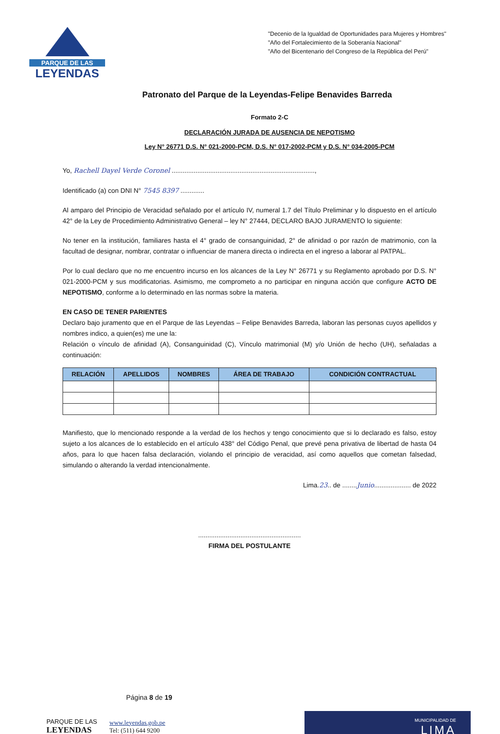PARQUE DE LAS
LEYENDAS
"Decenio de la Igualdad de Oportunidades para Mujeres y Hombres"
"Año del Fortalecimiento de la Soberanía Nacional"
"Año del Bicentenario del Congreso de la República del Perú"
Patronato del Parque de la Leyendas-Felipe Benavides Barreda
Formato 2-C
DECLARACIÓN JURADA DE AUSENCIA DE NEPOTISMO
Ley N° 26771 D.S. N° 021-2000-PCM, D.S. N° 017-2002-PCM y D.S. N° 034-2005-PCM
Yo, Rachell Dayel Verde Coronel ..............................................................................,
Identificado (a) con DNI N° 7545 8397 .............
Al amparo del Principio de Veracidad señalado por el artículo IV, numeral 1.7 del Título Preliminar y lo dispuesto en el artículo 42° de la Ley de Procedimiento Administrativo General – ley N° 27444, DECLARO BAJO JURAMENTO lo siguiente:
No tener en la institución, familiares hasta el 4° grado de consanguinidad, 2° de afinidad o por razón de matrimonio, con la facultad de designar, nombrar, contratar o influenciar de manera directa o indirecta en el ingreso a laborar al PATPAL.
Por lo cual declaro que no me encuentro incurso en los alcances de la Ley N° 26771 y su Reglamento aprobado por D.S. N° 021-2000-PCM y sus modificatorias. Asimismo, me comprometo a no participar en ninguna acción que configure ACTO DE NEPOTISMO, conforme a lo determinado en las normas sobre la materia.
EN CASO DE TENER PARIENTES
Declaro bajo juramento que en el Parque de las Leyendas – Felipe Benavides Barreda, laboran las personas cuyos apellidos y nombres indico, a quien(es) me une la:
Relación o vínculo de afinidad (A), Consanguinidad (C), Vínculo matrimonial (M) y/o Unión de hecho (UH), señaladas a continuación:
| RELACIÓN | APELLIDOS | NOMBRES | ÁREA DE TRABAJO | CONDICIÓN CONTRACTUAL |
| --- | --- | --- | --- | --- |
Manifiesto, que lo mencionado responde a la verdad de los hechos y tengo conocimiento que si lo declarado es falso, estoy sujeto a los alcances de lo establecido en el artículo 438° del Código Penal, que prevé pena privativa de libertad de hasta 04 años, para lo que hacen falsa declaración, violando el principio de veracidad, así como aquellos que cometan falsedad, simulando o alterando la verdad intencionalmente.
Lima.23.. de ........Junio.................... de 2022
........................................................
FIRMA DEL POSTULANTE
Página 8 de 19
PARQUE DE LAS
LEYENDAS
www.leyendas.gob.pe
Tel: (511) 644 9200
MUNICIPALIDAD DE
LIMA